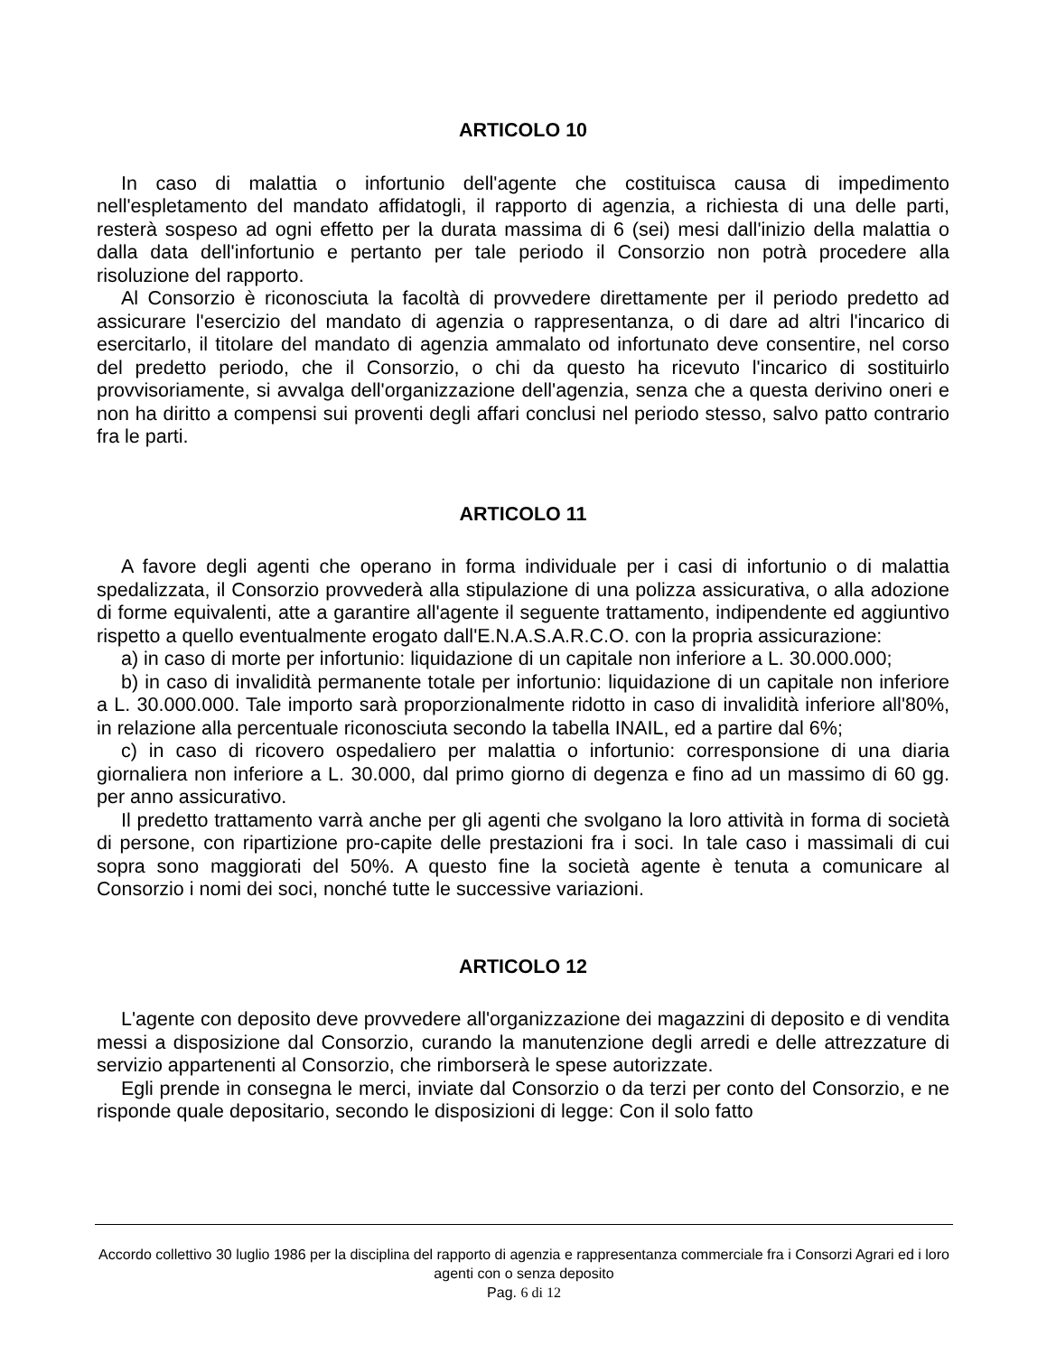ARTICOLO 10
In caso di malattia o infortunio dell'agente che costituisca causa di impedimento nell'espletamento del mandato affidatogli, il rapporto di agenzia, a richiesta di una delle parti, resterà sospeso ad ogni effetto per la durata massima di 6 (sei) mesi dall'inizio della malattia o dalla data dell'infortunio e pertanto per tale periodo il Consorzio non potrà procedere alla risoluzione del rapporto.
Al Consorzio è riconosciuta la facoltà di provvedere direttamente per il periodo predetto ad assicurare l'esercizio del mandato di agenzia o rappresentanza, o di dare ad altri l'incarico di esercitarlo, il titolare del mandato di agenzia ammalato od infortunato deve consentire, nel corso del predetto periodo, che il Consorzio, o chi da questo ha ricevuto l'incarico di sostituirlo provvisoriamente, si avvalga dell'organizzazione dell'agenzia, senza che a questa derivino oneri e non ha diritto a compensi sui proventi degli affari conclusi nel periodo stesso, salvo patto contrario fra le parti.
ARTICOLO 11
A favore degli agenti che operano in forma individuale per i casi di infortunio o di malattia spedalizzata, il Consorzio provvederà alla stipulazione di una polizza assicurativa, o alla adozione di forme equivalenti, atte a garantire all'agente il seguente trattamento, indipendente ed aggiuntivo rispetto a quello eventualmente erogato dall'E.N.A.S.A.R.C.O. con la propria assicurazione:
a) in caso di morte per infortunio: liquidazione di un capitale non inferiore a L. 30.000.000;
b) in caso di invalidità permanente totale per infortunio: liquidazione di un capitale non inferiore a L. 30.000.000. Tale importo sarà proporzionalmente ridotto in caso di invalidità inferiore all'80%, in relazione alla percentuale riconosciuta secondo la tabella INAIL, ed a partire dal 6%;
c) in caso di ricovero ospedaliero per malattia o infortunio: corresponsione di una diaria giornaliera non inferiore a L. 30.000, dal primo giorno di degenza e fino ad un massimo di 60 gg. per anno assicurativo.
Il predetto trattamento varrà anche per gli agenti che svolgano la loro attività in forma di società di persone, con ripartizione pro-capite delle prestazioni fra i soci. In tale caso i massimali di cui sopra sono maggiorati del 50%. A questo fine la società agente è tenuta a comunicare al Consorzio i nomi dei soci, nonché tutte le successive variazioni.
ARTICOLO 12
L'agente con deposito deve provvedere all'organizzazione dei magazzini di deposito e di vendita messi a disposizione dal Consorzio, curando la manutenzione degli arredi e delle attrezzature di servizio appartenenti al Consorzio, che rimborserà le spese autorizzate.
Egli prende in consegna le merci, inviate dal Consorzio o da terzi per conto del Consorzio, e ne risponde quale depositario, secondo le disposizioni di legge: Con il solo fatto
Accordo collettivo 30 luglio 1986 per la disciplina del rapporto di agenzia e rappresentanza commerciale fra i Consorzi Agrari ed i loro agenti con o senza deposito
Pag. 6 di 12